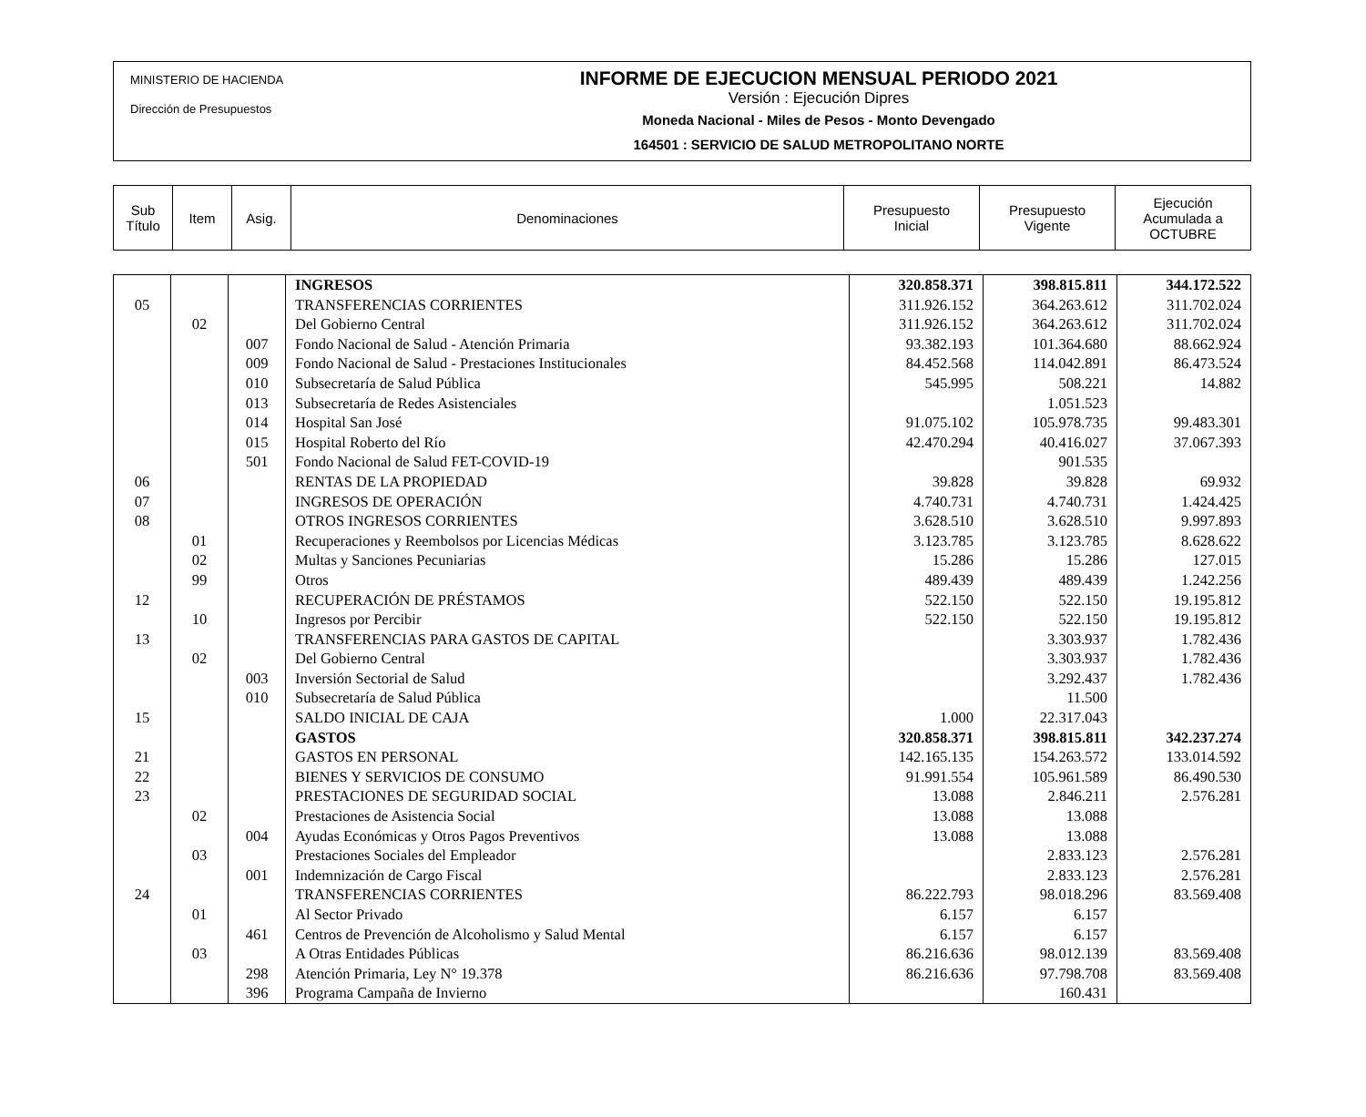MINISTERIO DE HACIENDA
Dirección de Presupuestos
INFORME DE EJECUCION MENSUAL PERIODO 2021
Versión : Ejecución Dipres
Moneda Nacional - Miles de Pesos - Monto Devengado
164501 : SERVICIO DE SALUD METROPOLITANO NORTE
| Sub Título | Item | Asig. | Denominaciones | Presupuesto Inicial | Presupuesto Vigente | Ejecución Acumulada a OCTUBRE |
| | | | INGRESOS | 320.858.371 | 398.815.811 | 344.172.522 |
| 05 | | | TRANSFERENCIAS CORRIENTES | 311.926.152 | 364.263.612 | 311.702.024 |
| | 02 | | Del Gobierno Central | 311.926.152 | 364.263.612 | 311.702.024 |
| | | 007 | Fondo Nacional de Salud - Atención Primaria | 93.382.193 | 101.364.680 | 88.662.924 |
| | | 009 | Fondo Nacional de Salud - Prestaciones Institucionales | 84.452.568 | 114.042.891 | 86.473.524 |
| | | 010 | Subsecretaría de Salud Pública | 545.995 | 508.221 | 14.882 |
| | | 013 | Subsecretaría de Redes Asistenciales | | 1.051.523 | |
| | | 014 | Hospital San José | 91.075.102 | 105.978.735 | 99.483.301 |
| | | 015 | Hospital Roberto del Río | 42.470.294 | 40.416.027 | 37.067.393 |
| | | 501 | Fondo Nacional de Salud FET-COVID-19 | | 901.535 | |
| 06 | | | RENTAS DE LA PROPIEDAD | 39.828 | 39.828 | 69.932 |
| 07 | | | INGRESOS DE OPERACIÓN | 4.740.731 | 4.740.731 | 1.424.425 |
| 08 | | | OTROS INGRESOS CORRIENTES | 3.628.510 | 3.628.510 | 9.997.893 |
| | 01 | | Recuperaciones y Reembolsos por Licencias Médicas | 3.123.785 | 3.123.785 | 8.628.622 |
| | 02 | | Multas y Sanciones Pecuniarias | 15.286 | 15.286 | 127.015 |
| | 99 | | Otros | 489.439 | 489.439 | 1.242.256 |
| 12 | | | RECUPERACIÓN DE PRÉSTAMOS | 522.150 | 522.150 | 19.195.812 |
| | 10 | | Ingresos por Percibir | 522.150 | 522.150 | 19.195.812 |
| 13 | | | TRANSFERENCIAS PARA GASTOS DE CAPITAL | | 3.303.937 | 1.782.436 |
| | 02 | | Del Gobierno Central | | 3.303.937 | 1.782.436 |
| | | 003 | Inversión Sectorial de Salud | | 3.292.437 | 1.782.436 |
| | | 010 | Subsecretaría de Salud Pública | | 11.500 | |
| 15 | | | SALDO INICIAL DE CAJA | 1.000 | 22.317.043 | |
| | | | GASTOS | 320.858.371 | 398.815.811 | 342.237.274 |
| 21 | | | GASTOS EN PERSONAL | 142.165.135 | 154.263.572 | 133.014.592 |
| 22 | | | BIENES Y SERVICIOS DE CONSUMO | 91.991.554 | 105.961.589 | 86.490.530 |
| 23 | | | PRESTACIONES DE SEGURIDAD SOCIAL | 13.088 | 2.846.211 | 2.576.281 |
| | 02 | | Prestaciones de Asistencia Social | 13.088 | 13.088 | |
| | | 004 | Ayudas Económicas y Otros Pagos Preventivos | 13.088 | 13.088 | |
| | 03 | | Prestaciones Sociales del Empleador | | 2.833.123 | 2.576.281 |
| | | 001 | Indemnización de Cargo Fiscal | | 2.833.123 | 2.576.281 |
| 24 | | | TRANSFERENCIAS CORRIENTES | 86.222.793 | 98.018.296 | 83.569.408 |
| | 01 | | Al Sector Privado | 6.157 | 6.157 | |
| | | 461 | Centros de Prevención de Alcoholismo y Salud Mental | 6.157 | 6.157 | |
| | 03 | | A Otras Entidades Públicas | 86.216.636 | 98.012.139 | 83.569.408 |
| | | 298 | Atención Primaria, Ley N° 19.378 | 86.216.636 | 97.798.708 | 83.569.408 |
| | | 396 | Programa Campaña de Invierno | | 160.431 | |